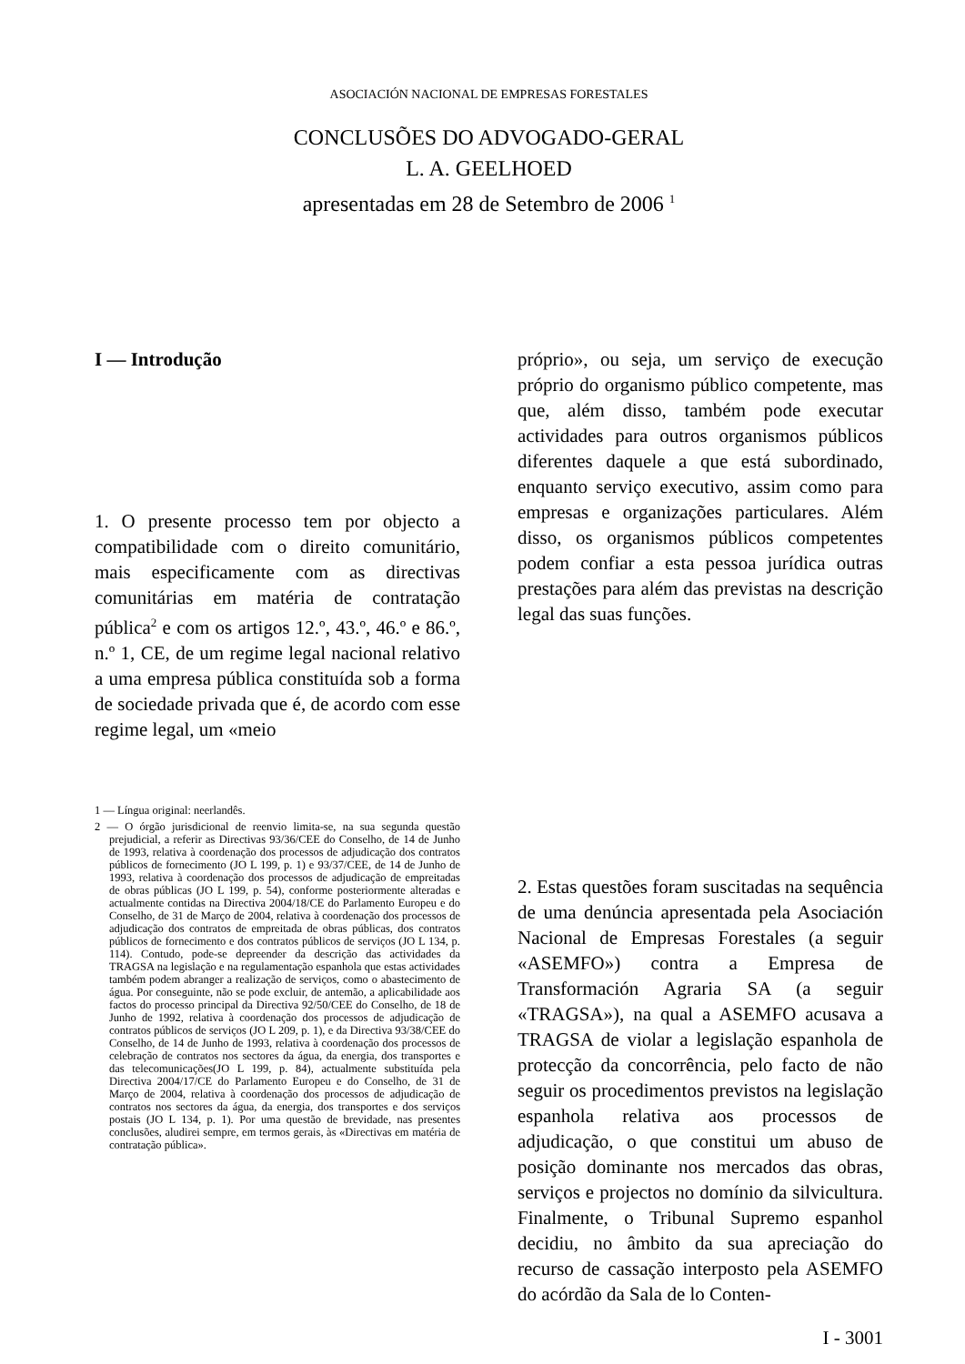ASOCIACIÓN NACIONAL DE EMPRESAS FORESTALES
CONCLUSÕES DO ADVOGADO-GERAL
L. A. GEELHOED
apresentadas em 28 de Setembro de 2006 <sup>1</sup>
I — Introdução
1. O presente processo tem por objecto a compatibilidade com o direito comunitário, mais especificamente com as directivas comunitárias em matéria de contratação pública<sup>2</sup> e com os artigos 12.º, 43.º, 46.º e 86.º, n.º 1, CE, de um regime legal nacional relativo a uma empresa pública constituída sob a forma de sociedade privada que é, de acordo com esse regime legal, um «meio
1 — Língua original: neerlandês.
2 — O órgão jurisdicional de reenvio limita-se, na sua segunda questão prejudicial, a referir as Directivas 93/36/CEE do Conselho, de 14 de Junho de 1993, relativa à coordenação dos processos de adjudicação dos contratos públicos de fornecimento (JO L 199, p. 1) e 93/37/CEE, de 14 de Junho de 1993, relativa à coordenação dos processos de adjudicação de empreitadas de obras públicas (JO L 199, p. 54), conforme posteriormente alteradas e actualmente contidas na Directiva 2004/18/CE do Parlamento Europeu e do Conselho, de 31 de Março de 2004, relativa à coordenação dos processos de adjudicação dos contratos de empreitada de obras públicas, dos contratos públicos de fornecimento e dos contratos públicos de serviços (JO L 134, p. 114). Contudo, pode-se depreender da descrição das actividades da TRAGSA na legislação e na regulamentação espanhola que estas actividades também podem abranger a realização de serviços, como o abastecimento de água. Por conseguinte, não se pode excluir, de antemão, a aplicabilidade aos factos do processo principal da Directiva 92/50/CEE do Conselho, de 18 de Junho de 1992, relativa à coordenação dos processos de adjudicação de contratos públicos de serviços (JO L 209, p. 1), e da Directiva 93/38/CEE do Conselho, de 14 de Junho de 1993, relativa à coordenação dos processos de celebração de contratos nos sectores da água, da energia, dos transportes e das telecomunicações(JO L 199, p. 84), actualmente substituída pela Directiva 2004/17/CE do Parlamento Europeu e do Conselho, de 31 de Março de 2004, relativa à coordenação dos processos de adjudicação de contratos nos sectores da água, da energia, dos transportes e dos serviços postais (JO L 134, p. 1). Por uma questão de brevidade, nas presentes conclusões, aludirei sempre, em termos gerais, às «Directivas em matéria de contratação pública».
próprio», ou seja, um serviço de execução próprio do organismo público competente, mas que, além disso, também pode executar actividades para outros organismos públicos diferentes daquele a que está subordinado, enquanto serviço executivo, assim como para empresas e organizações particulares. Além disso, os organismos públicos competentes podem confiar a esta pessoa jurídica outras prestações para além das previstas na descrição legal das suas funções.
2. Estas questões foram suscitadas na sequência de uma denúncia apresentada pela Asociación Nacional de Empresas Forestales (a seguir «ASEMFO») contra a Empresa de Transformación Agraria SA (a seguir «TRAGSA»), na qual a ASEMFO acusava a TRAGSA de violar a legislação espanhola de protecção da concorrência, pelo facto de não seguir os procedimentos previstos na legislação espanhola relativa aos processos de adjudicação, o que constitui um abuso de posição dominante nos mercados das obras, serviços e projectos no domínio da silvicultura. Finalmente, o Tribunal Supremo espanhol decidiu, no âmbito da sua apreciação do recurso de cassação interposto pela ASEMFO do acórdão da Sala de lo Conten-
I - 3001